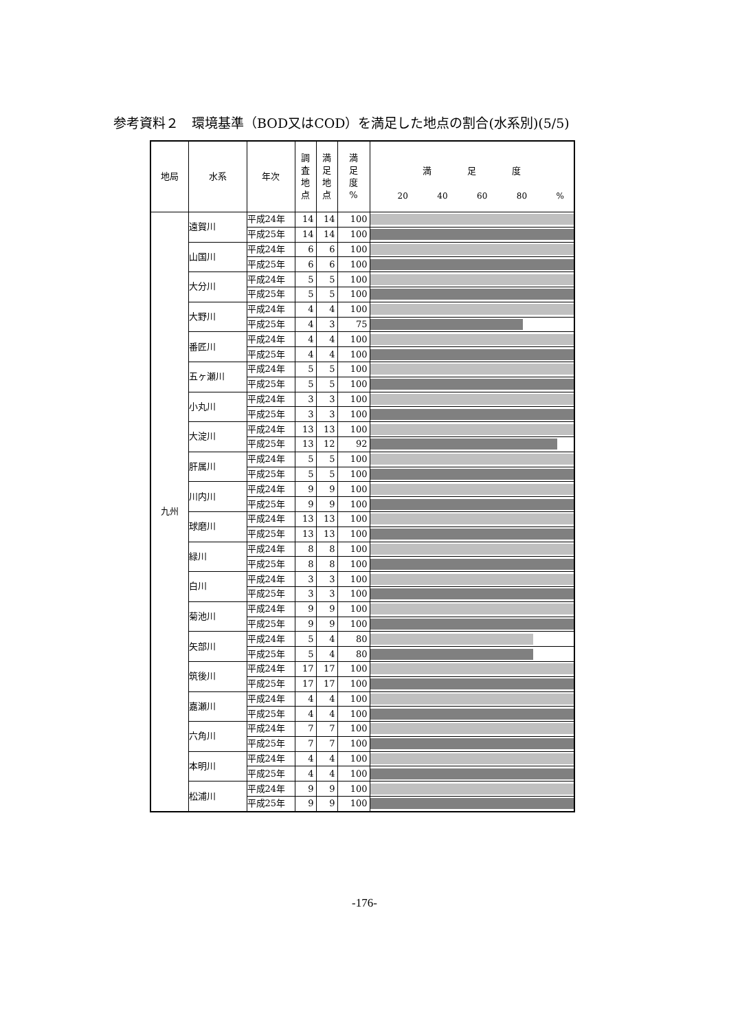参考資料２　環境基準（BOD又はCOD）を満足した地点の割合(水系別)(5/5)
| 地局 | 水系 | 年次 | 調 査 地 点 | 満 足 地 点 | 満 足 度 % | 満 足 度 20 40 60 80 % |
| --- | --- | --- | --- | --- | --- | --- |
| 九州 | 遠賀川 | 平成24年 | 14 | 14 | 100 | |
| | | 平成25年 | 14 | 14 | 100 | |
| | 山国川 | 平成24年 | 6 | 6 | 100 | |
| | | 平成25年 | 6 | 6 | 100 | |
| | 大分川 | 平成24年 | 5 | 5 | 100 | |
| | | 平成25年 | 5 | 5 | 100 | |
| | 大野川 | 平成24年 | 4 | 4 | 100 | |
| | | 平成25年 | 4 | 3 | 75 | |
| | 番匠川 | 平成24年 | 4 | 4 | 100 | |
| | | 平成25年 | 4 | 4 | 100 | |
| | 五ヶ瀬川 | 平成24年 | 5 | 5 | 100 | |
| | | 平成25年 | 5 | 5 | 100 | |
| | 小丸川 | 平成24年 | 3 | 3 | 100 | |
| | | 平成25年 | 3 | 3 | 100 | |
| | 大淀川 | 平成24年 | 13 | 13 | 100 | |
| | | 平成25年 | 13 | 12 | 92 | |
| | 肝属川 | 平成24年 | 5 | 5 | 100 | |
| | | 平成25年 | 5 | 5 | 100 | |
| | 川内川 | 平成24年 | 9 | 9 | 100 | |
| | | 平成25年 | 9 | 9 | 100 | |
| | 球磨川 | 平成24年 | 13 | 13 | 100 | |
| | | 平成25年 | 13 | 13 | 100 | |
| | 緑川 | 平成24年 | 8 | 8 | 100 | |
| | | 平成25年 | 8 | 8 | 100 | |
| | 白川 | 平成24年 | 3 | 3 | 100 | |
| | | 平成25年 | 3 | 3 | 100 | |
| | 菊池川 | 平成24年 | 9 | 9 | 100 | |
| | | 平成25年 | 9 | 9 | 100 | |
| | 矢部川 | 平成24年 | 5 | 4 | 80 | |
| | | 平成25年 | 5 | 4 | 80 | |
| | 筑後川 | 平成24年 | 17 | 17 | 100 | |
| | | 平成25年 | 17 | 17 | 100 | |
| | 嘉瀬川 | 平成24年 | 4 | 4 | 100 | |
| | | 平成25年 | 4 | 4 | 100 | |
| | 六角川 | 平成24年 | 7 | 7 | 100 | |
| | | 平成25年 | 7 | 7 | 100 | |
| | 本明川 | 平成24年 | 4 | 4 | 100 | |
| | | 平成25年 | 4 | 4 | 100 | |
| | 松浦川 | 平成24年 | 9 | 9 | 100 | |
| | | 平成25年 | 9 | 9 | 100 | |
-176-